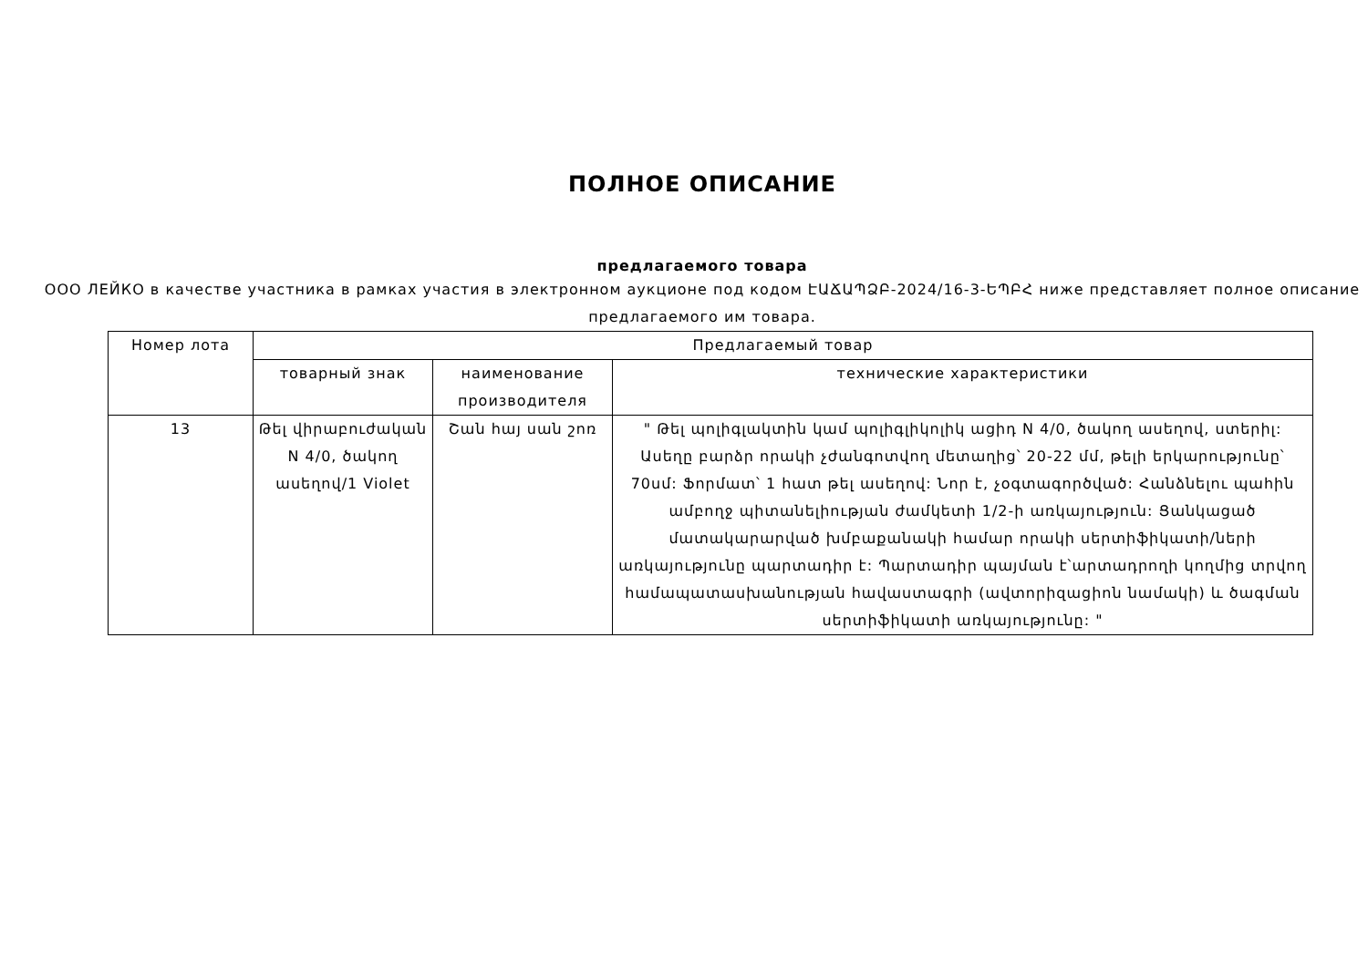ПОЛНОЕ ОПИСАНИЕ
предлагаемого товара
ООО ЛЕЙКО в качестве участника в рамках участия в электронном аукционе под кодом ԷԱՃԱՊՁԲ-2024/16-3-ԵՊԲՀ ниже представляет полное описание предлагаемого им товара.
| Номер лота | Предлагаемый товар | | |
| --- | --- | --- | --- |
| | товарный знак | наименование производителя | технические характеристики |
| 13 | Թել վիրաբուժական N 4/0, ծակող ասեղով/1 Violet | Շան հայ սան շոռ | " Թել պոլիգլակտին կամ պոլիգլիկոլիկ ացիդ N 4/0, ծակող ասեղով, ստերիլ: Ասեղը բարձր որակի չժանգոտվող մետաղից՝ 20-22 մմ, թելի երկարությունը՝ 70սմ: Ֆորմատ՝ 1 հատ թել ասեղով: Նոր է, չօգտագործված: Հանձնելու պահին ամբողջ պիտանելիության ժամկետի 1/2-ի առկայություն: Ցանկացած մատակարարված խմբաքանակի համար որակի սերտիֆիկատի/ների առկայությունը պարտադիր է: Պարտադիր պայման է՝արտադրողի կողմից տրվող համապատասխանության հավաստագրի (ավտորիզացիոն նամակի) և ծագման սերտիֆիկատի առկայությունը: " |